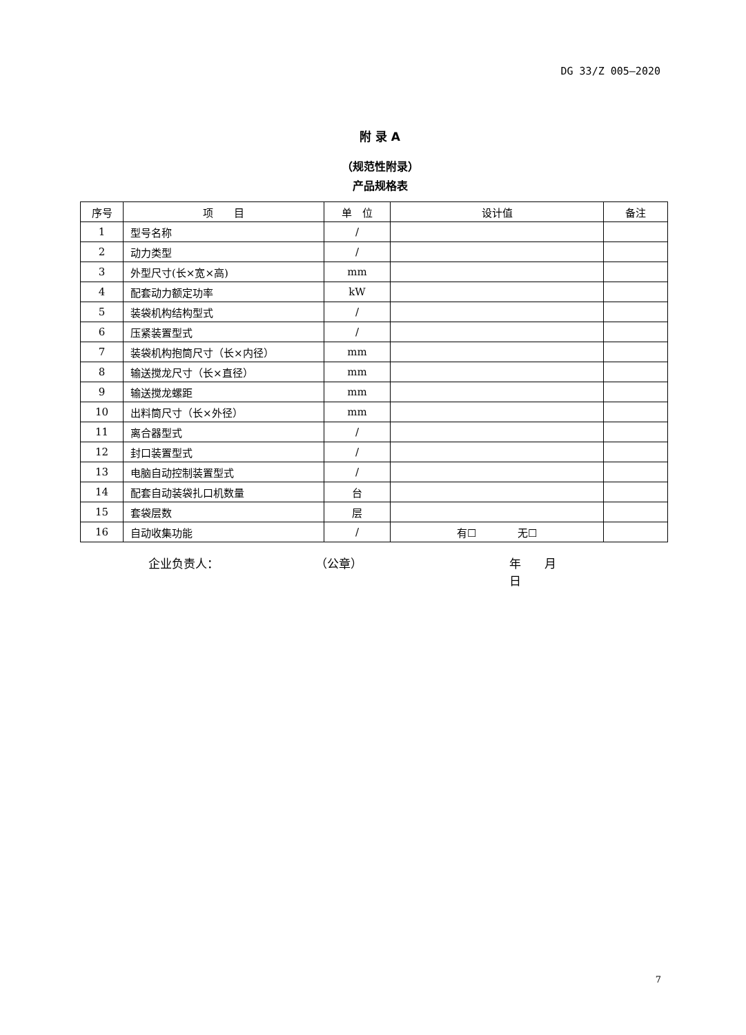DG 33/Z 005—2020
附 录 A
（规范性附录）
产品规格表
| 序号 | 项 目 | 单 位 | 设计值 | 备注 |
| --- | --- | --- | --- | --- |
| 1 | 型号名称 | / | | |
| 2 | 动力类型 | / | | |
| 3 | 外型尺寸(长×宽×高) | mm | | |
| 4 | 配套动力额定功率 | kW | | |
| 5 | 装袋机构结构型式 | / | | |
| 6 | 压紧装置型式 | / | | |
| 7 | 装袋机构抱筒尺寸（长×内径） | mm | | |
| 8 | 输送搅龙尺寸（长×直径） | mm | | |
| 9 | 输送搅龙螺距 | mm | | |
| 10 | 出料筒尺寸（长×外径） | mm | | |
| 11 | 离合器型式 | / | | |
| 12 | 封口装置型式 | / | | |
| 13 | 电脑自动控制装置型式 | / | | |
| 14 | 配套自动装袋扎口机数量 | 台 | | |
| 15 | 套袋层数 | 层 | | |
| 16 | 自动收集功能 | / | 有☐ 无☐ | |
企业负责人： （公章） 年　　月　　日
7